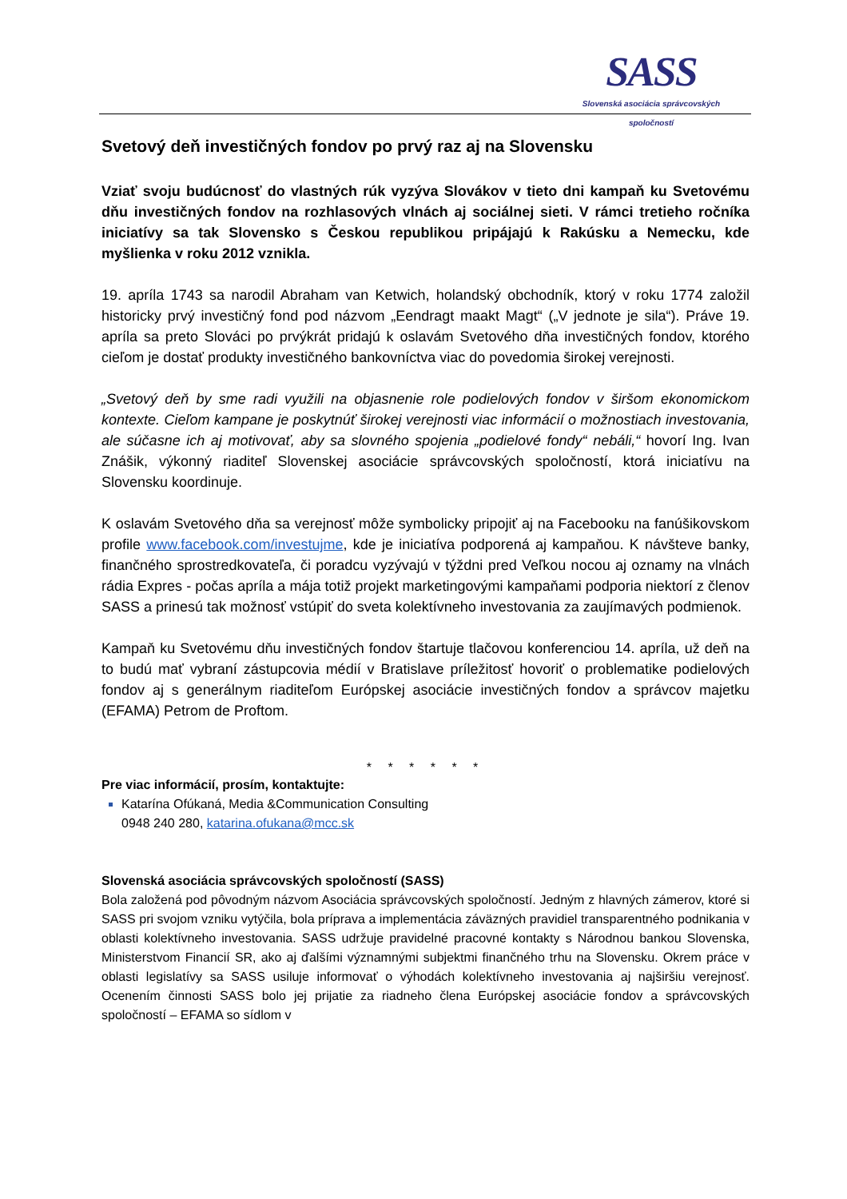SASS
Slovenská asociácia správcovských spoločností
Svetový deň investičných fondov po prvý raz aj na Slovensku
Vziať svoju budúcnosť do vlastných rúk vyzýva Slovákov v tieto dni kampaň ku Svetovému dňu investičných fondov na rozhlasových vlnách aj sociálnej sieti. V rámci tretieho ročníka iniciatívy sa tak Slovensko s Českou republikou pripájajú k Rakúsku a Nemecku, kde myšlienka v roku 2012 vznikla.
19. apríla 1743 sa narodil Abraham van Ketwich, holandský obchodník, ktorý v roku 1774 založil historicky prvý investičný fond pod názvom „Eendragt maakt Magt“ („V jednote je sila“). Práve 19. apríla sa preto Slováci po prvýkrát pridajú k oslavám Svetového dňa investičných fondov, ktorého cieľom je dostať produkty investičného bankovníctva viac do povedomia širokej verejnosti.
„Svetový deň by sme radi využili na objasnenie role podielových fondov v širšom ekonomickom kontexte. Cieľom kampane je poskytnúť širokej verejnosti viac informácií o možnostiach investovania, ale súčasne ich aj motivovať, aby sa slovného spojenia „podielové fondy“ nebáli,“ hovorí Ing. Ivan Znášik, výkonný riaditeľ Slovenskej asociácie správcovských spoločností, ktorá iniciatívu na Slovensku koordinuje.
K oslavám Svetového dňa sa verejnosť môže symbolicky pripojiť aj na Facebooku na fanúšikovskom profile www.facebook.com/investujme, kde je iniciatíva podporená aj kampaňou. K návšteve banky, finančného sprostredkovateľa, či poradcu vyzývajú v týždni pred Veľkou nocou aj oznamy na vlnách rádia Expres - počas apríla a mája totiž projekt marketingovými kampaňami podporia niektorí z členov SASS a prinesú tak možnosť vstúpiť do sveta kolektívneho investovania za zaujímavých podmienok.
Kampaň ku Svetovému dňu investičných fondov štartuje tlačovou konferenciou 14. apríla, už deň na to budú mať vybraní zástupcovia médií v Bratislave príležitosť hovoriť o problematike podielových fondov aj s generálnym riaditeľom Európskej asociácie investičných fondov a správcov majetku (EFAMA) Petrom de Proftom.
* * * * * *
Pre viac informácií, prosím, kontaktujte:
Katarína Ofúkaná, Media &Communication Consulting
0948 240 280, katarina.ofukana@mcc.sk
Slovenská asociácia správcovských spoločností (SASS)
Bola založená pod pôvodným názvom Asociácia správcovských spoločností. Jedným z hlavných zámerov, ktoré si SASS pri svojom vzniku vytýčila, bola príprava a implementácia záväzných pravidiel transparentného podnikania v oblasti kolektívneho investovania. SASS udržuje pravidelné pracovné kontakty s Národnou bankou Slovenska, Ministerstvom Financií SR, ako aj ďalšími významnými subjektmi finančného trhu na Slovensku. Okrem práce v oblasti legislatívy sa SASS usiluje informovať o výhodách kolektívneho investovania aj najširšiu verejnosť. Ocenením činnosti SASS bolo jej prijatie za riadneho člena Európskej asociácie fondov a správcovských spoločností – EFAMA so sídlom v